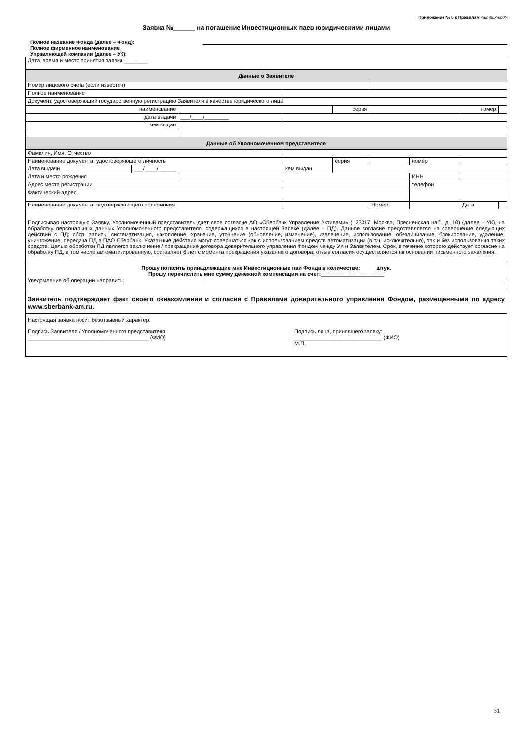Приложение № 5 к Правилам <штрих-код>
Заявка №______ на погашение Инвестиционных паев юридическими лицами
Полное название Фонда (далее – Фонд):
Полное фирменное наименование
Управляющей компании (далее – УК):
| Дата, время и место принятия заявки:________ | | | | | | | | | | |
| Данные о Заявителе | | | | | | | | | | |
| Номер лицевого счета (если известен) | | | | | | | | | | |
| Полное наименование | | | | | | | | | | |
| Документ, удостоверяющий государственную регистрацию Заявителя в качестве юридического лица | | | | | | | | | | |
| наименование | | | | | серия | | | | номер | |
| дата выдачи | | ___/____/________ | | | | | | | | |
| кем выдан | | | | | | | | | | |
| Данные об Уполномоченном представителе | | | | | | | | | | |
| Фамилия, Имя, Отчество | | | | | | | | | | |
| Наименование документа, удостоверяющего личность | | | | | серия | | | номер | | |
| Дата выдачи | ___/____/______ | | кем выдан | | | | | | | |
| Дата и место рождения | | | | | | | | ИНН | | |
| Адрес места регистрации | | | | | | | | телефон | | |
| Фактический адрес | | | | | | | | | | |
| Наименование документа, подтверждающего полномочия | | | | | | Номер | | | Дата | |
| Подписывая настоящую Заявку, Уполномоченный представитель дает свое согласие АО «Сбербанк Управление Активами» (123317, Москва, Пресненская наб., д. 10) (далее – УК), на обработку персональных данных Уполномоченного представителя, содержащихся в настоящей Заявке (далее – ПД). Данное согласие предоставляется на совершение следующих действий с ПД: сбор, запись, систематизация, накопление, хранение, уточнение (обновление, изменение), извлечение, использование, обезличивание, блокирование, удаление, уничтожение, передача ПД в ПАО Сбербанк. Указанные действия могут совершаться как с использованием средств автоматизации (в т.ч. исключительно), так и без использования таких средств. Целью обработки ПД является заключение / прекращение договора доверительного управления Фондом между УК и Заявителем. Срок, в течение которого действует согласие на обработку ПД, в том числе автоматизированную, составляет 6 лет с момента прекращения указанного договора; отзыв согласия осуществляется на основании письменного заявления. | | | | | | | | | | |
| Прошу погасить принадлежащие мне Инвестиционные паи Фонда в количестве: штук. Прошу перечислить мне сумму денежной компенсации на счет: _____________________ | | | | | | | | | | |
| Уведомление об операции направить: | | | | | | | | | | |
| Заявитель подтверждает факт своего ознакомления и согласия с Правилами доверительного управления Фондом, размещенными по адресу www.sberbank-am.ru. | | | | | | | | | | |
| Настоящая заявка носит безотзывный характер. Подпись Заявителя / Уполномоченного представителя ________________________________________ (ФИО) Подпись лица, принявшего заявку: _____________________________ (ФИО) М.П. | | | | | | | | | | |
31